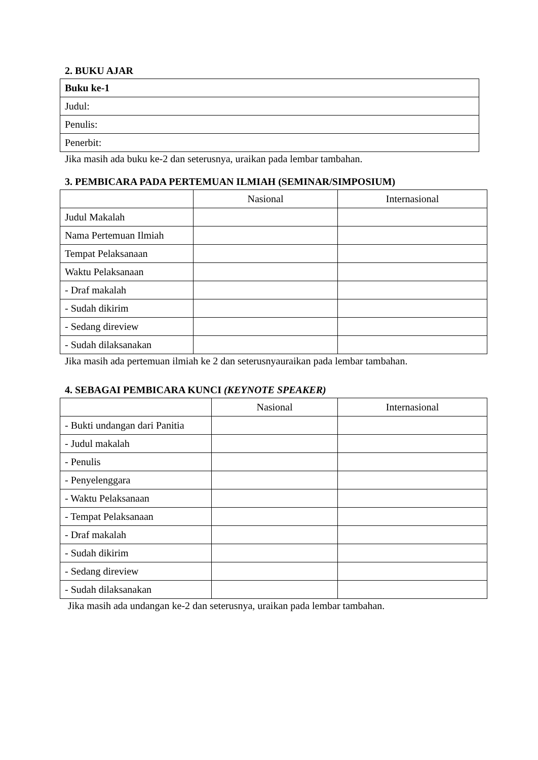2. BUKU AJAR
| Buku ke-1 |
| Judul: |
| Penulis: |
| Penerbit: |
Jika masih ada buku ke-2 dan seterusnya, uraikan pada lembar tambahan.
3. PEMBICARA PADA PERTEMUAN ILMIAH (SEMINAR/SIMPOSIUM)
| | Nasional | Internasional |
| Judul Makalah | | |
| Nama Pertemuan Ilmiah | | |
| Tempat Pelaksanaan | | |
| Waktu Pelaksanaan | | |
| - Draf makalah | | |
| - Sudah dikirim | | |
| - Sedang direview | | |
| - Sudah dilaksanakan | | |
Jika masih ada pertemuan ilmiah ke 2 dan seterusnyauraikan pada lembar tambahan.
4. SEBAGAI PEMBICARA KUNCI (KEYNOTE SPEAKER)
| | Nasional | Internasional |
| - Bukti undangan dari Panitia | | |
| - Judul makalah | | |
| - Penulis | | |
| - Penyelenggara | | |
| - Waktu Pelaksanaan | | |
| - Tempat Pelaksanaan | | |
| - Draf makalah | | |
| - Sudah dikirim | | |
| - Sedang direview | | |
| - Sudah dilaksanakan | | |
Jika masih ada undangan ke-2 dan seterusnya, uraikan pada lembar tambahan.